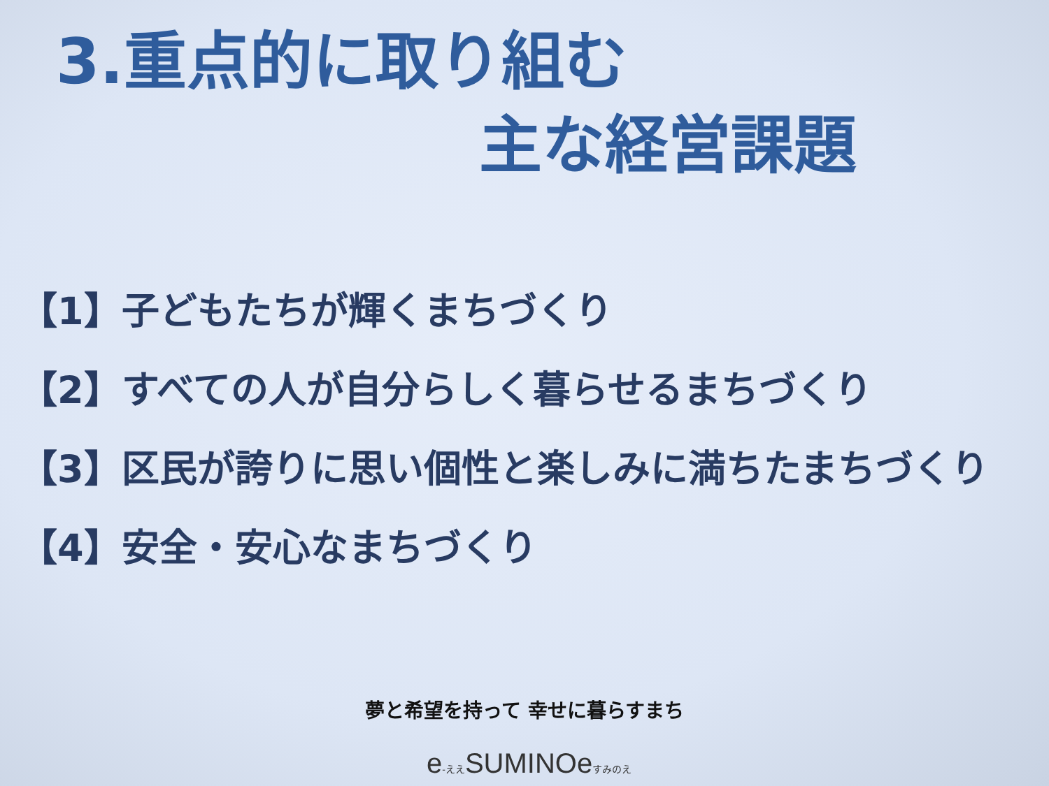3.重点的に取り組む
主な経営課題
【1】子どもたちが輝くまちづくり
【2】すべての人が自分らしく暮らせるまちづくり
【3】区民が誇りに思い個性と楽しみに満ちたまちづくり
【4】安全・安心なまちづくり
夢と希望を持って 幸せに暮らすまち
e-ええSUMINOeすみのえ